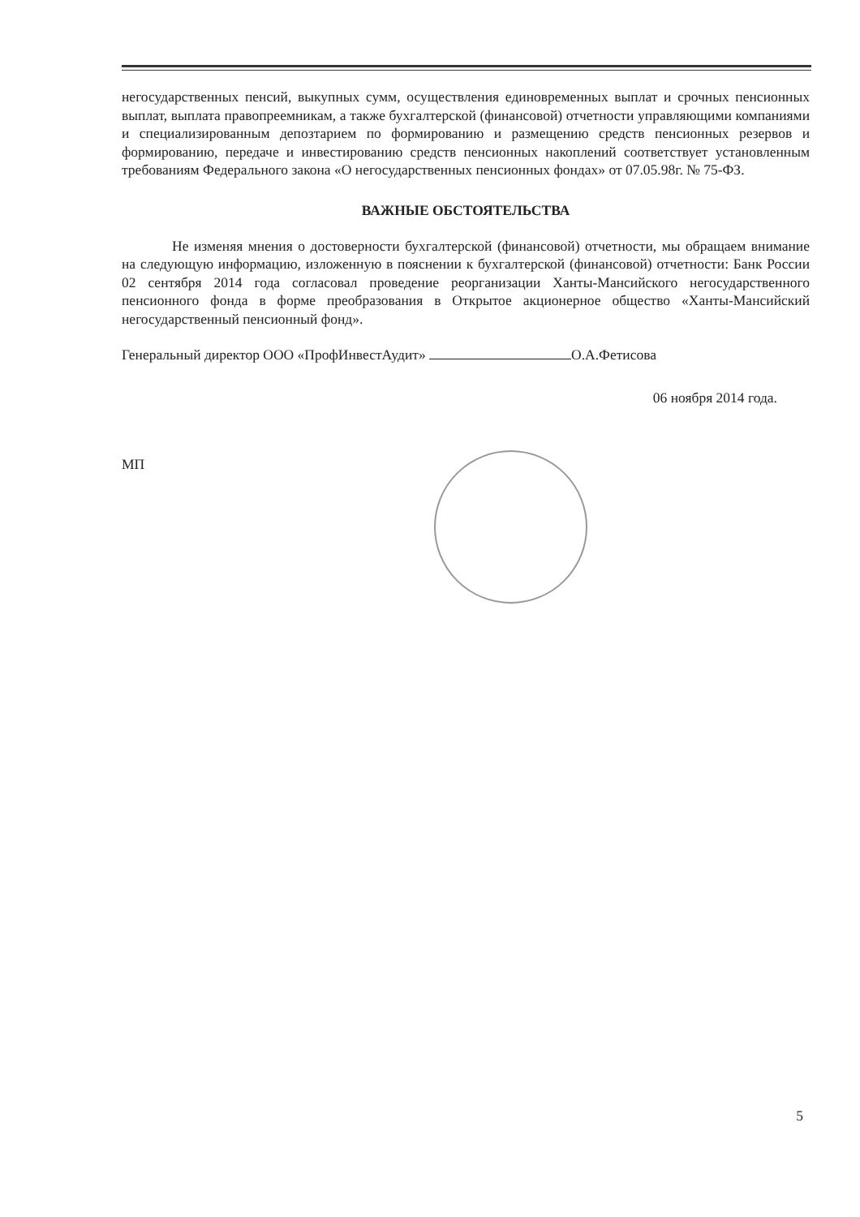негосударственных пенсий, выкупных сумм, осуществления единовременных выплат и срочных пенсионных выплат, выплата правопреемникам, а также бухгалтерской (финансовой) отчетности управляющими компаниями и специализированным депозтарием по формированию и размещению средств пенсионных резервов и формированию, передаче и инвестированию средств пенсионных накоплений соответствует установленным требованиям Федерального закона «О негосударственных пенсионных фондах» от 07.05.98г. № 75-ФЗ.
ВАЖНЫЕ ОБСТОЯТЕЛЬСТВА
Не изменяя мнения о достоверности бухгалтерской (финансовой) отчетности, мы обращаем внимание на следующую информацию, изложенную в пояснении к бухгалтерской (финансовой) отчетности: Банк России 02 сентября 2014 года согласовал проведение реорганизации Ханты-Мансийского негосударственного пенсионного фонда в форме преобразования в Открытое акционерное общество «Ханты-Мансийский негосударственный пенсионный фонд».
Генеральный директор ООО «ПрофИнвестАудит» О.А.Фетисова
06 ноября 2014 года.
МП
5